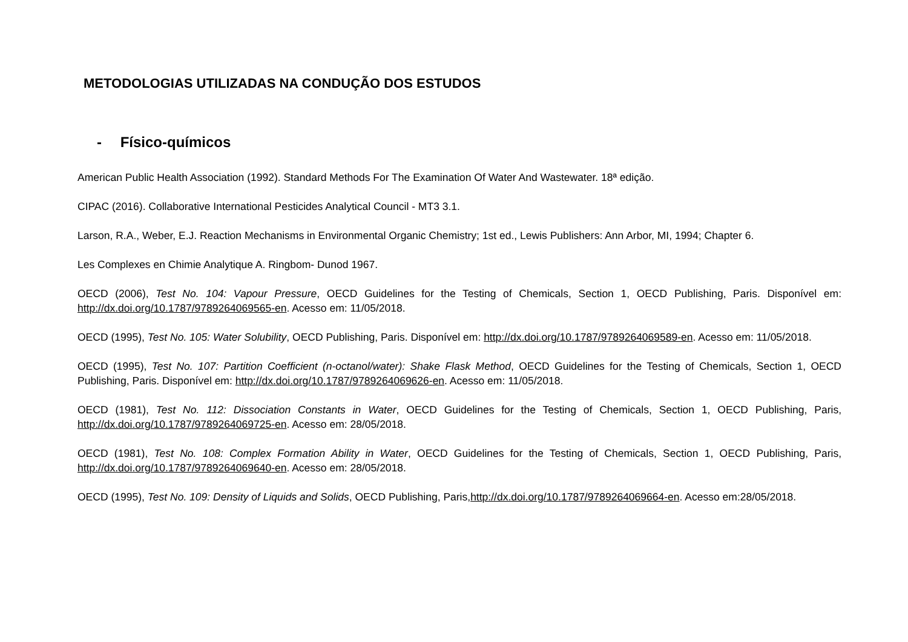METODOLOGIAS UTILIZADAS NA CONDUÇÃO DOS ESTUDOS
- Físico-químicos
American Public Health Association (1992). Standard Methods For The Examination Of Water And Wastewater. 18ª edição.
CIPAC (2016). Collaborative International Pesticides Analytical Council - MT3 3.1.
Larson, R.A., Weber, E.J. Reaction Mechanisms in Environmental Organic Chemistry; 1st ed., Lewis Publishers: Ann Arbor, MI, 1994; Chapter 6.
Les Complexes en Chimie Analytique A. Ringbom- Dunod 1967.
OECD (2006), Test No. 104: Vapour Pressure, OECD Guidelines for the Testing of Chemicals, Section 1, OECD Publishing, Paris. Disponível em: http://dx.doi.org/10.1787/9789264069565-en. Acesso em: 11/05/2018.
OECD (1995), Test No. 105: Water Solubility, OECD Publishing, Paris. Disponível em: http://dx.doi.org/10.1787/9789264069589-en. Acesso em: 11/05/2018.
OECD (1995), Test No. 107: Partition Coefficient (n-octanol/water): Shake Flask Method, OECD Guidelines for the Testing of Chemicals, Section 1, OECD Publishing, Paris. Disponível em: http://dx.doi.org/10.1787/9789264069626-en. Acesso em: 11/05/2018.
OECD (1981), Test No. 112: Dissociation Constants in Water, OECD Guidelines for the Testing of Chemicals, Section 1, OECD Publishing, Paris, http://dx.doi.org/10.1787/9789264069725-en. Acesso em: 28/05/2018.
OECD (1981), Test No. 108: Complex Formation Ability in Water, OECD Guidelines for the Testing of Chemicals, Section 1, OECD Publishing, Paris, http://dx.doi.org/10.1787/9789264069640-en. Acesso em: 28/05/2018.
OECD (1995), Test No. 109: Density of Liquids and Solids, OECD Publishing, Paris,http://dx.doi.org/10.1787/9789264069664-en. Acesso em:28/05/2018.